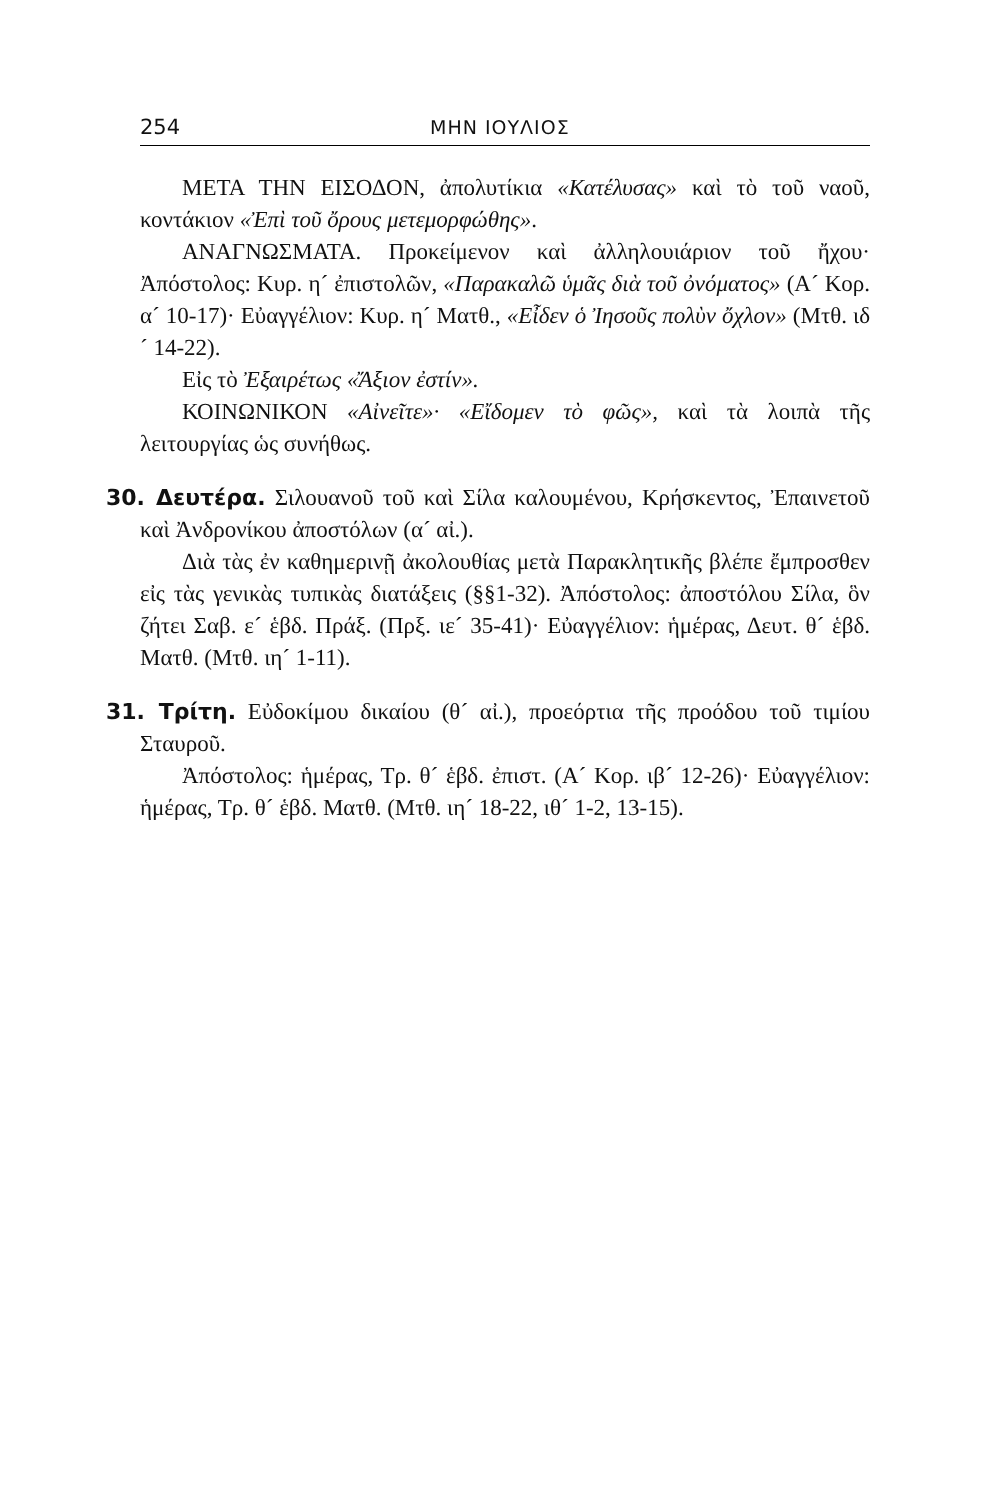254 ΜΗΝ ΙΟΥΛΙΟΣ
ΜΕΤΑ ΤΗΝ ΕΙΣΟΔΟΝ, ἀπολυτίκια «Κατέλυσας» καὶ τὸ τοῦ ναοῦ, κοντάκιον «Ἐπὶ τοῦ ὄρους μετεμορφώθης».
ΑΝΑΓΝΩΣΜΑΤΑ. Προκείμενον καὶ ἀλληλουιάριον τοῦ ἤχου· Ἀπόστολος: Κυρ. η´ ἐπιστολῶν, «Παρακαλῶ ὑμᾶς διὰ τοῦ ὀνόματος» (Α´ Κορ. α´ 10-17)· Εὐαγγέλιον: Κυρ. η´ Ματθ., «Εἶδεν ὁ Ἰησοῦς πολὺν ὄχλον» (Μτθ. ιδ´ 14-22).
Εἰς τὸ Ἐξαιρέτως «Ἄξιον ἐστίν».
ΚΟΙΝΩΝΙΚΟΝ «Αἰνεῖτε»· «Εἴδομεν τὸ φῶς», καὶ τὰ λοιπὰ τῆς λειτουργίας ὡς συνήθως.
30. Δευτέρα. Σιλουανοῦ τοῦ καὶ Σίλα καλουμένου, Κρήσκεντος, Ἐπαινετοῦ καὶ Ἀνδρονίκου ἀποστόλων (α´ αἰ.).
Διὰ τὰς ἐν καθημερινῇ ἀκολουθίας μετὰ Παρακλητικῆς βλέπε ἔμπροσθεν εἰς τὰς γενικὰς τυπικὰς διατάξεις (§§1-32). Ἀπόστολος: ἀποστόλου Σίλα, ὃν ζήτει Σαβ. ε´ ἑβδ. Πράξ. (Πρξ. ιε´ 35-41)· Εὐαγγέλιον: ἡμέρας, Δευτ. θ´ ἑβδ. Ματθ. (Μτθ. ιη´ 1-11).
31. Τρίτη. Εὐδοκίμου δικαίου (θ´ αἰ.), προεόρτια τῆς προόδου τοῦ τιμίου Σταυροῦ.
Ἀπόστολος: ἡμέρας, Τρ. θ´ ἑβδ. ἐπιστ. (Α´ Κορ. ιβ´ 12-26)· Εὐαγγέλιον: ἡμέρας, Τρ. θ´ ἑβδ. Ματθ. (Μτθ. ιη´ 18-22, ιθ´ 1-2, 13-15).